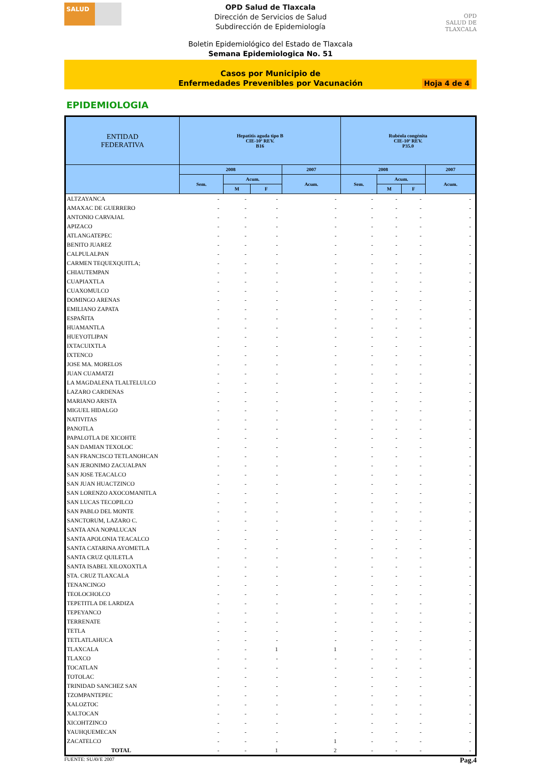SALUD
OPD Salud de Tlaxcala
Dirección de Servicios de Salud
Subdirección de Epidemiología
OPD
SALUD DE TLAXCALA
Boletin Epidemiológico del Estado de Tlaxcala
Semana Epidemiologica No. 51
Casos por Municipio de
Enfermedades Prevenibles por Vacunación
Hoja 4 de 4
EPIDEMIOLOGIA
| ENTIDAD FEDERATIVA | Hepatitis aguda tipo B CIE-10ª REV. B16 | | | | Rubéola congénita CIE-10ª REV. P35.0 | | | |
| --- | --- | --- | --- | --- | --- | --- | --- | --- |
| | 2008 | | | 2007 | 2008 | | | 2007 |
| | Sem. | Acum. | | Acum. | Sem. | Acum. | | Acum. |
| | | M | F | | | M | F | |
| ALTZAYANCA | - | - | - | - | - | - | - | - |
| AMAXAC DE GUERRERO | - | - | - | - | - | - | - | - |
| ANTONIO CARVAJAL | - | - | - | - | - | - | - | - |
| APIZACO | - | - | - | - | - | - | - | - |
| ATLANGATEPEC | - | - | - | - | - | - | - | - |
| BENITO JUAREZ | - | - | - | - | - | - | - | - |
| CALPULALPAN | - | - | - | - | - | - | - | - |
| CARMEN TEQUEXQUITLA; | - | - | - | - | - | - | - | - |
| CHIAUTEMPAN | - | - | - | - | - | - | - | - |
| CUAPIAXTLA | - | - | - | - | - | - | - | - |
| CUAXOMULCO | - | - | - | - | - | - | - | - |
| DOMINGO ARENAS | - | - | - | - | - | - | - | - |
| EMILIANO ZAPATA | - | - | - | - | - | - | - | - |
| ESPAÑITA | - | - | - | - | - | - | - | - |
| HUAMANTLA | - | - | - | - | - | - | - | - |
| HUEYOTLIPAN | - | - | - | - | - | - | - | - |
| IXTACUIXTLA | - | - | - | - | - | - | - | - |
| IXTENCO | - | - | - | - | - | - | - | - |
| JOSE MA. MORELOS | - | - | - | - | - | - | - | - |
| JUAN CUAMATZI | - | - | - | - | - | - | - | - |
| LA MAGDALENA TLALTELULCO | - | - | - | - | - | - | - | - |
| LAZARO CARDENAS | - | - | - | - | - | - | - | - |
| MARIANO ARISTA | - | - | - | - | - | - | - | - |
| MIGUEL HIDALGO | - | - | - | - | - | - | - | - |
| NATIVITAS | - | - | - | - | - | - | - | - |
| PANOTLA | - | - | - | - | - | - | - | - |
| PAPALOTLA DE XICOHTE | - | - | - | - | - | - | - | - |
| SAN DAMIAN TEXOLOC | - | - | - | - | - | - | - | - |
| SAN FRANCISCO TETLANOHCAN | - | - | - | - | - | - | - | - |
| SAN JERONIMO ZACUALPAN | - | - | - | - | - | - | - | - |
| SAN JOSE TEACALCO | - | - | - | - | - | - | - | - |
| SAN JUAN HUACTZINCO | - | - | - | - | - | - | - | - |
| SAN LORENZO AXOCOMANITLA | - | - | - | - | - | - | - | - |
| SAN LUCAS TECOPILCO | - | - | - | - | - | - | - | - |
| SAN PABLO DEL MONTE | - | - | - | - | - | - | - | - |
| SANCTORUM, LAZARO C. | - | - | - | - | - | - | - | - |
| SANTA ANA NOPALUCAN | - | - | - | - | - | - | - | - |
| SANTA APOLONIA TEACALCO | - | - | - | - | - | - | - | - |
| SANTA CATARINA AYOMETLA | - | - | - | - | - | - | - | - |
| SANTA CRUZ QUILETLA | - | - | - | - | - | - | - | - |
| SANTA ISABEL XILOXOXTLA | - | - | - | - | - | - | - | - |
| STA. CRUZ TLAXCALA | - | - | - | - | - | - | - | - |
| TENANCINGO | - | - | - | - | - | - | - | - |
| TEOLOCHOLCO | - | - | - | - | - | - | - | - |
| TEPETITLA DE LARDIZA | - | - | - | - | - | - | - | - |
| TEPEYANCO | - | - | - | - | - | - | - | - |
| TERRENATE | - | - | - | - | - | - | - | - |
| TETLA | - | - | - | - | - | - | - | - |
| TETLATLAHUCA | - | - | - | - | - | - | - | - |
| TLAXCALA | - | - | 1 | 1 | - | - | - | - |
| TLAXCO | - | - | - | - | - | - | - | - |
| TOCATLAN | - | - | - | - | - | - | - | - |
| TOTOLAC | - | - | - | - | - | - | - | - |
| TRINIDAD SANCHEZ SAN | - | - | - | - | - | - | - | - |
| TZOMPANTEPEC | - | - | - | - | - | - | - | - |
| XALOZTOC | - | - | - | - | - | - | - | - |
| XALTOCAN | - | - | - | - | - | - | - | - |
| XICOHTZINCO | - | - | - | - | - | - | - | - |
| YAUHQUEMECAN | - | - | - | - | - | - | - | - |
| ZACATELCO | - | - | - | 1 | - | - | - | - |
| TOTAL | - | - | 1 | 2 | - | - | - | - |
FUENTE: SUAVE 2007 Pag.4